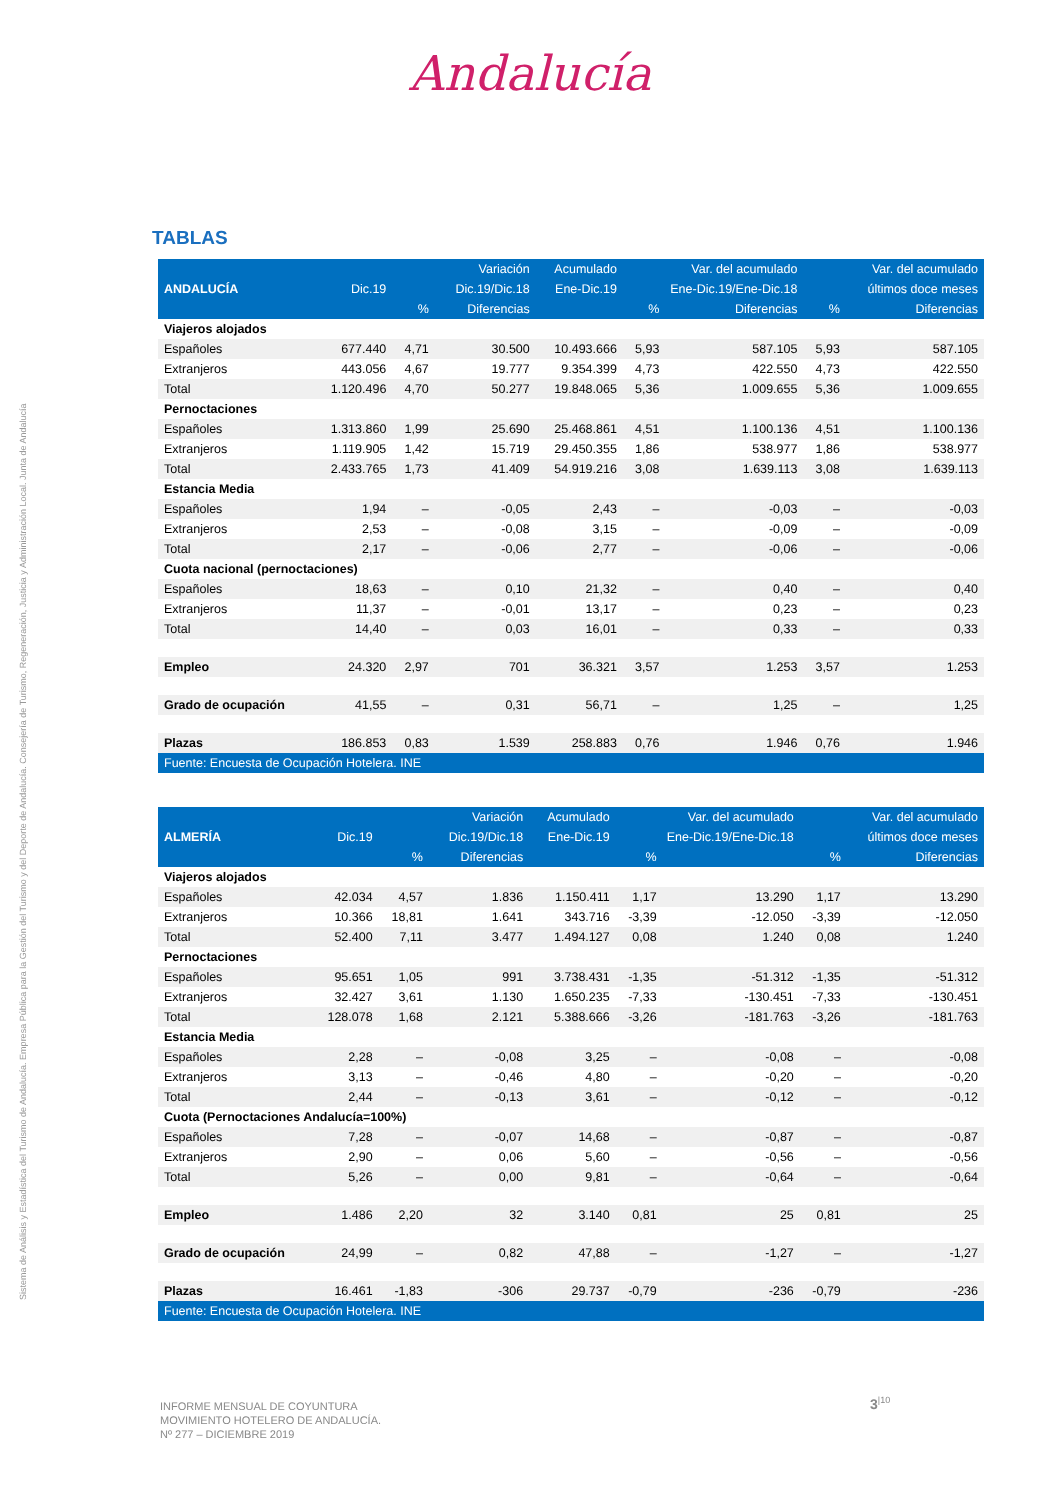Andalucía
Sistema de Análisis y Estadística del Turismo de Andalucía. Empresa Pública para la Gestión del Turismo y del Deporte de Andalucía. Consejería de Turismo, Regeneración, Justicia y Administración Local. Junta de Andalucía
TABLAS
| | | | Variación | Acumulado | | Var. del acumulado | | Var. del acumulado |
| --- | --- | --- | --- | --- | --- | --- | --- | --- |
| ANDALUCÍA | Dic.19 | | Dic.19/Dic.18 | Ene-Dic.19 | Ene-Dic.19/Ene-Dic.18 | | últimos doce meses | |
| | | % | Diferencias | | % | Diferencias | % | Diferencias |
| Viajeros alojados | | | | | | | | |
| Españoles | 677.440 | 4,71 | 30.500 | 10.493.666 | 5,93 | 587.105 | 5,93 | 587.105 |
| Extranjeros | 443.056 | 4,67 | 19.777 | 9.354.399 | 4,73 | 422.550 | 4,73 | 422.550 |
| Total | 1.120.496 | 4,70 | 50.277 | 19.848.065 | 5,36 | 1.009.655 | 5,36 | 1.009.655 |
| Pernoctaciones | | | | | | | | |
| Españoles | 1.313.860 | 1,99 | 25.690 | 25.468.861 | 4,51 | 1.100.136 | 4,51 | 1.100.136 |
| Extranjeros | 1.119.905 | 1,42 | 15.719 | 29.450.355 | 1,86 | 538.977 | 1,86 | 538.977 |
| Total | 2.433.765 | 1,73 | 41.409 | 54.919.216 | 3,08 | 1.639.113 | 3,08 | 1.639.113 |
| Estancia Media | | | | | | | | |
| Españoles | 1,94 | – | -0,05 | 2,43 | – | -0,03 | – | -0,03 |
| Extranjeros | 2,53 | – | -0,08 | 3,15 | – | -0,09 | – | -0,09 |
| Total | 2,17 | – | -0,06 | 2,77 | – | -0,06 | – | -0,06 |
| Cuota nacional (pernoctaciones) | | | | | | | | |
| Españoles | 18,63 | – | 0,10 | 21,32 | – | 0,40 | – | 0,40 |
| Extranjeros | 11,37 | – | -0,01 | 13,17 | – | 0,23 | – | 0,23 |
| Total | 14,40 | – | 0,03 | 16,01 | – | 0,33 | – | 0,33 |
| Empleo | 24.320 | 2,97 | 701 | 36.321 | 3,57 | 1.253 | 3,57 | 1.253 |
| Grado de ocupación | 41,55 | – | 0,31 | 56,71 | – | 1,25 | – | 1,25 |
| Plazas | 186.853 | 0,83 | 1.539 | 258.883 | 0,76 | 1.946 | 0,76 | 1.946 |
| Fuente: Encuesta de Ocupación Hotelera. INE | | | | | | | | |
| | | | Variación | Acumulado | | Var. del acumulado | | Var. del acumulado |
| --- | --- | --- | --- | --- | --- | --- | --- | --- |
| ALMERÍA | Dic.19 | | Dic.19/Dic.18 | Ene-Dic.19 | Ene-Dic.19/Ene-Dic.18 | | últimos doce meses | |
| | | % | Diferencias | | % | | % | Diferencias |
| Viajeros alojados | | | | | | | | |
| Españoles | 42.034 | 4,57 | 1.836 | 1.150.411 | 1,17 | 13.290 | 1,17 | 13.290 |
| Extranjeros | 10.366 | 18,81 | 1.641 | 343.716 | -3,39 | -12.050 | -3,39 | -12.050 |
| Total | 52.400 | 7,11 | 3.477 | 1.494.127 | 0,08 | 1.240 | 0,08 | 1.240 |
| Pernoctaciones | | | | | | | | |
| Españoles | 95.651 | 1,05 | 991 | 3.738.431 | -1,35 | -51.312 | -1,35 | -51.312 |
| Extranjeros | 32.427 | 3,61 | 1.130 | 1.650.235 | -7,33 | -130.451 | -7,33 | -130.451 |
| Total | 128.078 | 1,68 | 2.121 | 5.388.666 | -3,26 | -181.763 | -3,26 | -181.763 |
| Estancia Media | | | | | | | | |
| Españoles | 2,28 | – | -0,08 | 3,25 | – | -0,08 | – | -0,08 |
| Extranjeros | 3,13 | – | -0,46 | 4,80 | – | -0,20 | – | -0,20 |
| Total | 2,44 | – | -0,13 | 3,61 | – | -0,12 | – | -0,12 |
| Cuota (Pernoctaciones Andalucía=100%) | | | | | | | | |
| Españoles | 7,28 | – | -0,07 | 14,68 | – | -0,87 | – | -0,87 |
| Extranjeros | 2,90 | – | 0,06 | 5,60 | – | -0,56 | – | -0,56 |
| Total | 5,26 | – | 0,00 | 9,81 | – | -0,64 | – | -0,64 |
| Empleo | 1.486 | 2,20 | 32 | 3.140 | 0,81 | 25 | 0,81 | 25 |
| Grado de ocupación | 24,99 | – | 0,82 | 47,88 | – | -1,27 | – | -1,27 |
| Plazas | 16.461 | -1,83 | -306 | 29.737 | -0,79 | -236 | -0,79 | -236 |
| Fuente: Encuesta de Ocupación Hotelera. INE | | | | | | | | |
INFORME MENSUAL DE COYUNTURA
MOVIMIENTO HOTELERO DE ANDALUCÍA.
Nº 277 – DICIEMBRE 2019
3<sup>|10</sup>